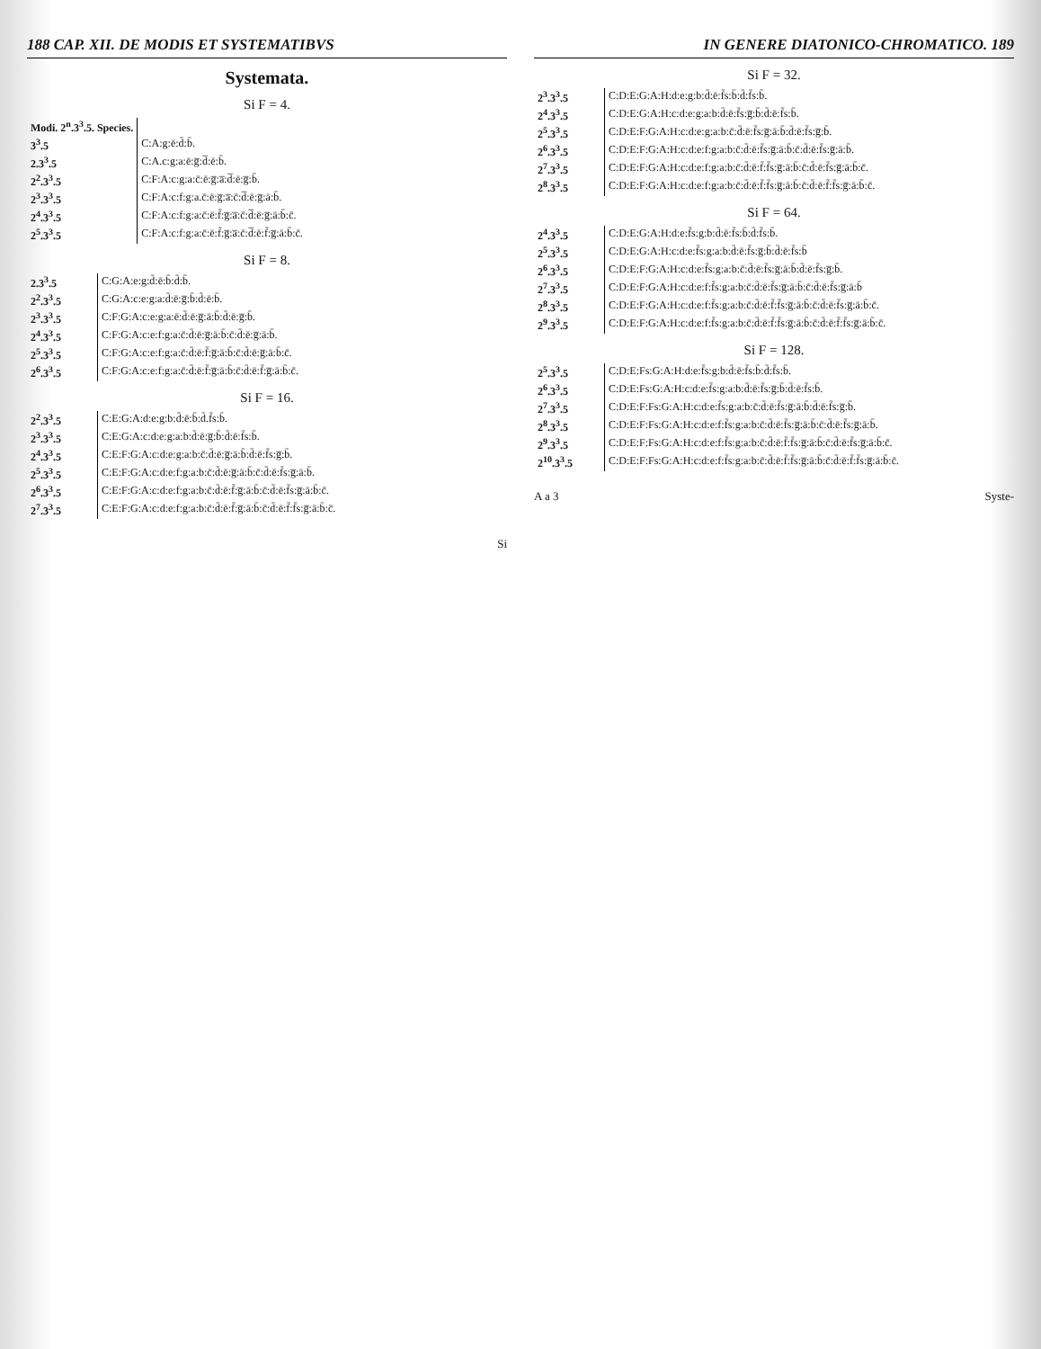188 CAP. XII. DE MODIS ET SYSTEMATIBVS
Systemata.
Si F = 4.
| Modi. 2<sup>n</sup>.3<sup>3</sup>.5. Species. | |
| --- | --- |
| 3<sup>3</sup>.5 | C:A:g:ē:d̄:b̄. |
| 2.3<sup>3</sup>.5 | C:A.c:g:a:ē:g̅:d̅:ē:b̄. |
| 2<sup>2</sup>.3<sup>3</sup>.5 | C:F:A:c:g:a:c̄:ē:g̅:a̅:d̅:ē:g̅:b̄. |
| 2<sup>3</sup>.3<sup>3</sup>.5 | C:F:A:c:f:g:a.c̄:ē:g̅:a̅:c̄:d̅:ē:g̅:ā:b̄. |
| 2<sup>4</sup>.3<sup>3</sup>.5 | C:F:A:c:f:g:a:c̄:ē:f̄:g̅:a̅:c̄:d̅:ē:g̅:ā:b̄:c̄. |
| 2<sup>5</sup>.3<sup>3</sup>.5 | C:F:A:c:f:g:a:c̄:ē:f̄:g̅:a̅:c̄:d̅:ē:f̄:g̅:ā:b̄:c̄. |
Si F = 8.
| 2.3<sup>3</sup>.5 | C:G:A:e:g:d̄:ē:b̄:d̄:b̄. |
| 2<sup>2</sup>.3<sup>3</sup>.5 | C:G:A:c:e:g:a:d̄:ē:g̅:b̄:d̄:ē:b̄. |
| 2<sup>3</sup>.3<sup>3</sup>.5 | C:F:G:A:c:e:g:a:ē:d̄:ē:g̅:ā:b̄:d̄:ē:g̅:b̄. |
| 2<sup>4</sup>.3<sup>3</sup>.5 | C:F:G:A:c:e:f:g:a:c̄:d̄:ē:g̅:ā:b̄:c̄:d̄:ē:g̅:ā:b̄. |
| 2<sup>5</sup>.3<sup>3</sup>.5 | C:F:G:A:c:e:f:g:a:c̄:d̄:ē:f̄:g̅:ā:b̄:c̄:d̄:ē:g̅:ā:b̄:c̄. |
| 2<sup>6</sup>.3<sup>3</sup>.5 | C:F:G:A:c:e:f:g:a:c̄:d̄:ē:f̄:g̅:ā:b̄:c̄:d̄:ē:f̄:g̅:ā:b̄:c̄. |
Si F = 16.
| 2<sup>2</sup>.3<sup>3</sup>.5 | C:E:G:A:d:e:g:b:d̄:ē:b̄:d̄.f̄s:b̄. |
| 2<sup>3</sup>.3<sup>3</sup>.5 | C:E:G:A:c:d:e:g:a:b:d̄:ē:g̅:b̄:d̄:ē:f̄s:b̄. |
| 2<sup>4</sup>.3<sup>3</sup>.5 | C:E:F:G:A:c:d:e:g:a:b:c̄:d̄:ē:g̅:ā:b̄:d̄:ē:f̄s:g̅:b̄. |
| 2<sup>5</sup>.3<sup>3</sup>.5 | C:E:F:G:A:c:d:e:f:g:a:b:c̄:d̄:ē:g̅:ā:b̄:c̄:d̄:ē:f̄s:g̅:ā:b̄. |
| 2<sup>6</sup>.3<sup>3</sup>.5 | C:E:F:G:A:c:d:e:f:g:a:b:c̄:d̄:ē:f̄:g̅:ā:b̄:c̄:d̄:ē:f̄s:g̅:ā:b̄:c̄. |
| 2<sup>7</sup>.3<sup>3</sup>.5 | C:E:F:G:A:c:d:e:f:g:a:b:c̄:d̄:ē:f̄:g̅:ā:b̄:c̄:d̄:ē:f̄:f̄s:g̅:ā:b̄:c̄. |
Si
IN GENERE DIATONICO-CHROMATICO. 189
Si F = 32.
| 2<sup>3</sup>.3<sup>3</sup>.5 | C:D:E:G:A:H:d:e:g:b:d̄:ē:f̄s:b̄:d̄:f̄s:b̄. |
| 2<sup>4</sup>.3<sup>3</sup>.5 | C:D:E:G:A:H:c:d:e:g:a:b:d̄:ē:f̄s:g̅:b̄:d̄:ē:f̄s:b̄. |
| 2<sup>5</sup>.3<sup>3</sup>.5 | C:D:E:F:G:A:H:c:d:e:g:a:b:c̄:d̄:ē:f̄s:g̅:ā:b̄:d̄:ē:f̄s:g̅:b̄. |
| 2<sup>6</sup>.3<sup>3</sup>.5 | C:D:E:F:G:A:H:c:d:e:f:g:a:b:c̄:d̄:ē:f̄s:g̅:ā:b̄:c̄:d̄:ē:f̄s:g̅:ā:b̄. |
| 2<sup>7</sup>.3<sup>3</sup>.5 | C:D:E:F:G:A:H:c:d:e:f:g:a:b:c̄:d̄:ē:f̄:f̄s:g̅:ā:b̄:c̄:d̄:ē:f̄s:g̅:ā:b̄:c̄. |
| 2<sup>8</sup>.3<sup>3</sup>.5 | C:D:E:F:G:A:H:c:d:e:f:g:a:b:c̄:d̄:ē:f̄:f̄s:g̅:ā:b̄:c̄:d̄:ē:f̄:f̄s:g̅:ā:b̄:c̄. |
Si F = 64.
| 2<sup>4</sup>.3<sup>3</sup>.5 | C:D:E:G:A:H:d:e:f̄s:g:b:d̄:ē:f̄s:b̄:d̄:f̄s:b̄. |
| 2<sup>5</sup>.3<sup>3</sup>.5 | C:D:E:G:A:H:c:d:e:f̄s:g:a:b:d̄:ē:f̄s:g̅:b̄:d̄:ē:f̄s:b̄ |
| 2<sup>6</sup>.3<sup>3</sup>.5 | C:D:E:F:G:A:H:c:d:e:f̄s:g:a:b:c̄:d̄:ē:f̄s:g̅:ā:b̄:d̄:ē:f̄s:g̅:b̄. |
| 2<sup>7</sup>.3<sup>3</sup>.5 | C:D:E:F:G:A:H:c:d:e:f:f̄s:g:a:b:c̄:d̄:ē:f̄s:g̅:ā:b̄:c̄:d̄:ē:f̄s:g̅:ā:b̄ |
| 2<sup>8</sup>.3<sup>3</sup>.5 | C:D:E:F:G:A:H:c:d:e:f:f̄s:g:a:b:c̄:d̄:ē:f̄:f̄s:g̅:ā:b̄:c̄:d̄:ē:f̄s:g̅:ā:b̄:c̄. |
| 2<sup>9</sup>.3<sup>3</sup>.5 | C:D:E:F:G:A:H:c:d:e:f:f̄s:g:a:b:c̄:d̄:ē:f̄:f̄s:g̅:ā:b̄:c̄:d̄:ē:f̄:f̄s:g̅:ā:b̄:c̄. |
Si F = 128.
| 2<sup>5</sup>.3<sup>3</sup>.5 | C:D:E:Fs:G:A:H:d:e:f̄s:g:b:d̄:ē:f̄s:b̄:d̄:f̄s:b̄. |
| 2<sup>6</sup>.3<sup>3</sup>.5 | C:D:E:Fs:G:A:H:c:d:e:f̄s:g:a:b:d̄:ē:f̄s:g̅:b̄:d̄:ē:f̄s:b̄. |
| 2<sup>7</sup>.3<sup>3</sup>.5 | C:D:E:F:Fs:G:A:H:c:d:e:f̄s:g:a:b:c̄:d̄:ē:f̄s:g̅:ā:b̄:d̄:ē:f̄s:g̅:b̄. |
| 2<sup>8</sup>.3<sup>3</sup>.5 | C:D:E:F:Fs:G:A:H:c:d:e:f:f̄s:g:a:b:c̄:d̄:ē:f̄s:g̅:ā:b̄:c̄:d̄:ē:f̄s:g̅:ā:b̄. |
| 2<sup>9</sup>.3<sup>3</sup>.5 | C:D:E:F:Fs:G:A:H:c:d:e:f:f̄s:g:a:b:c̄:d̄:ē:f̄:f̄s:g̅:ā:b̄:c̄:d̄:ē:f̄s:g̅:ā:b̄:c̄. |
| 2<sup>10</sup>.3<sup>3</sup>.5 | C:D:E:F:Fs:G:A:H:c:d:e:f:f̄s:g:a:b:c̄:d̄:ē:f̄:f̄s:g̅:ā:b̄:c̄:d̄:ē:f̄:f̄s:g̅:ā:b̄:c̄. |
A a 3 Syste-